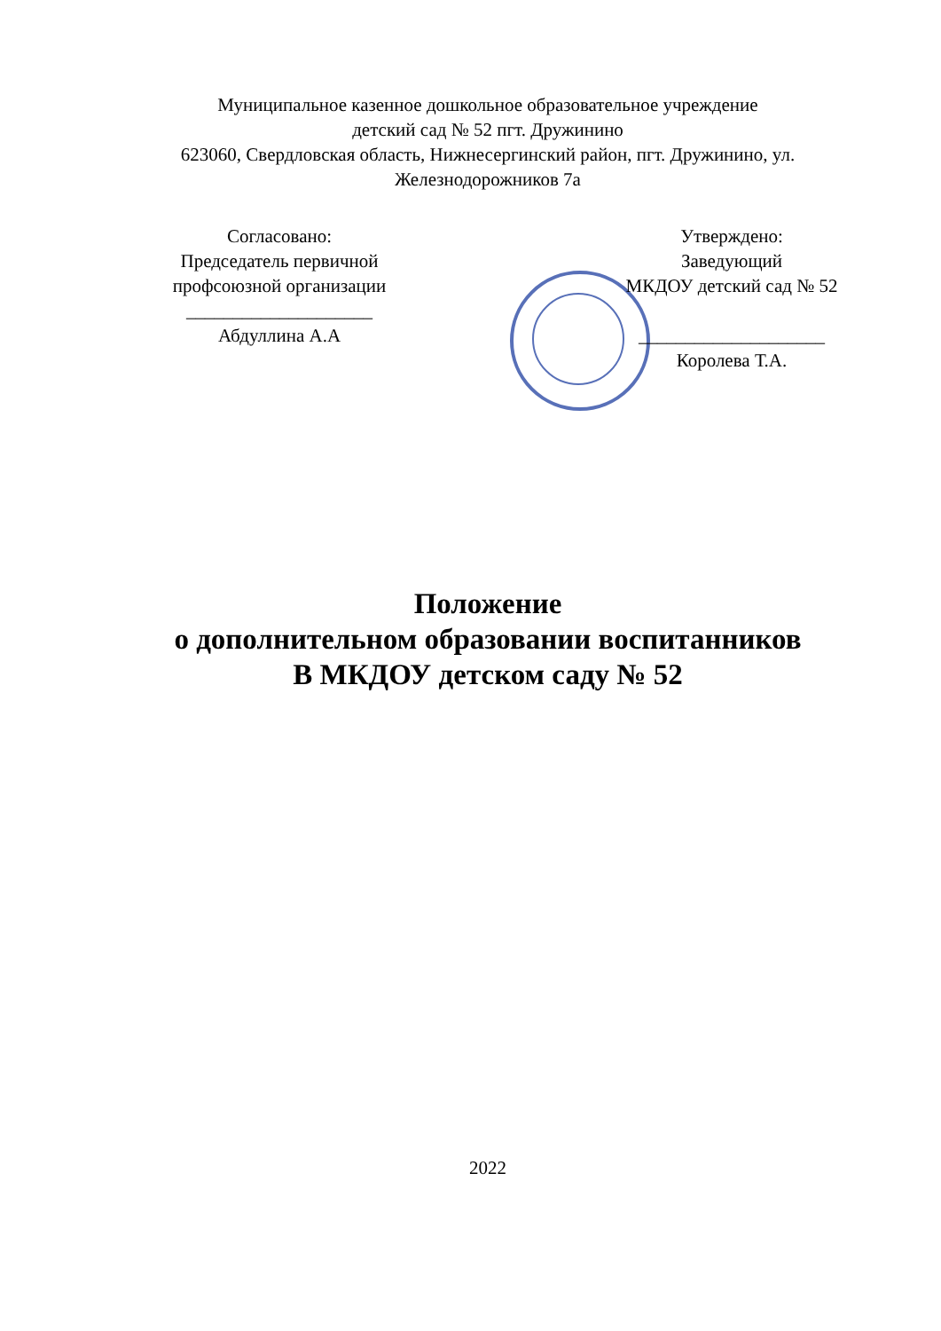Муниципальное казенное дошкольное образовательное учреждение
детский сад № 52 пгт. Дружинино
623060, Свердловская область, Нижнесергинский район, пгт. Дружинино, ул. Железнодорожников 7а
Согласовано:
Председатель первичной профсоюзной организации
____________________
Абдуллина А.А
Утверждено:
Заведующий
МКДОУ детский сад № 52
____________________
Королева Т.А.
Положение
о дополнительном образовании воспитанников
В МКДОУ детском саду № 52
2022